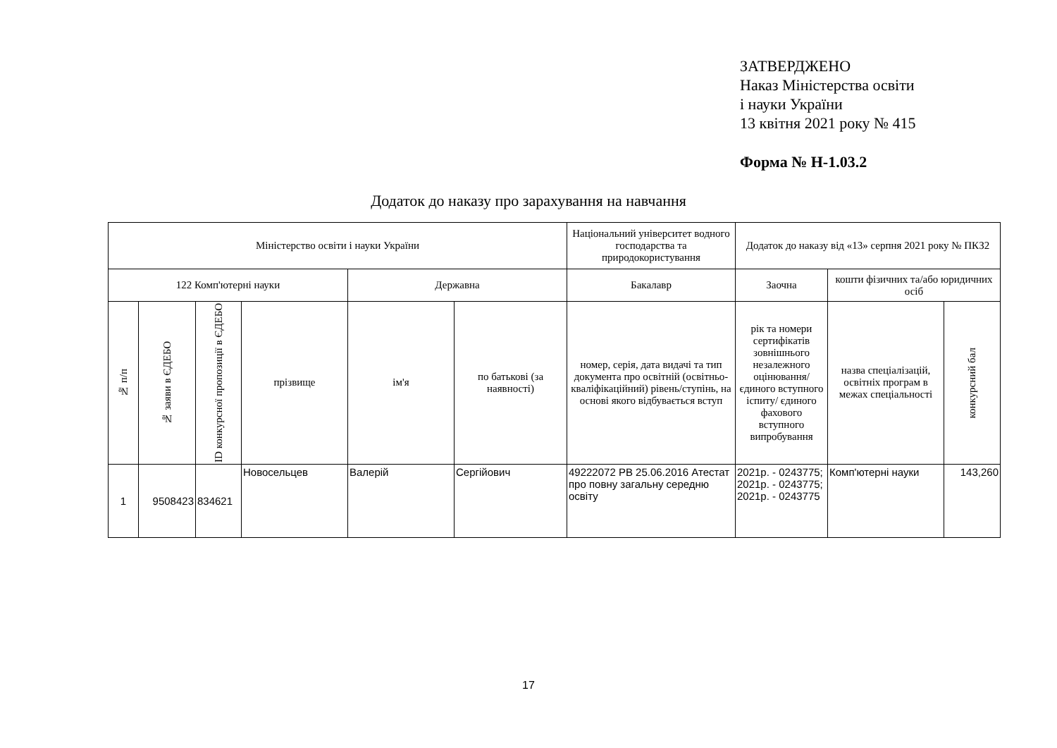ЗАТВЕРДЖЕНО
Наказ Міністерства освіти
і науки України
13 квітня 2021 року № 415
Форма № Н-1.03.2
Додаток до наказу про зарахування на навчання
| Міністерство освіти і науки України | | | | | | Національний університет водного господарства та природокористування | Додаток до наказу від «13» серпня 2021 року № ПКЗ2 | | |
| 122 Комп'ютерні науки | | | | Державна | | Бакалавр | Заочна | кошти фізичних та/або юридичних осіб | |
| № п/п | № заяви в ЄДЕБО | ID конкурсної пропозиції в ЄДЕБО | прізвище | ім'я | по батькові (за наявності) | номер, серія, дата видачі та тип документа про освітній (освітньо-кваліфікаційний) рівень/ступінь, на основі якого відбувається вступ | рік та номери сертифікатів зовнішнього незалежного оцінювання/ єдиного вступного іспиту/ єдиного фахового вступного випробування | назва спеціалізацій, освітніх програм в межах спеціальності | конкурсний бал |
| 1 | 9508423 | 834621 | Новосельцев | Валерій | Сергійович | 49222072 PB 25.06.2016 Атестат про повну загальну середню освіту | 2021р. - 0243775; 2021р. - 0243775; 2021р. - 0243775 | Комп'ютерні науки | 143,260 |
17